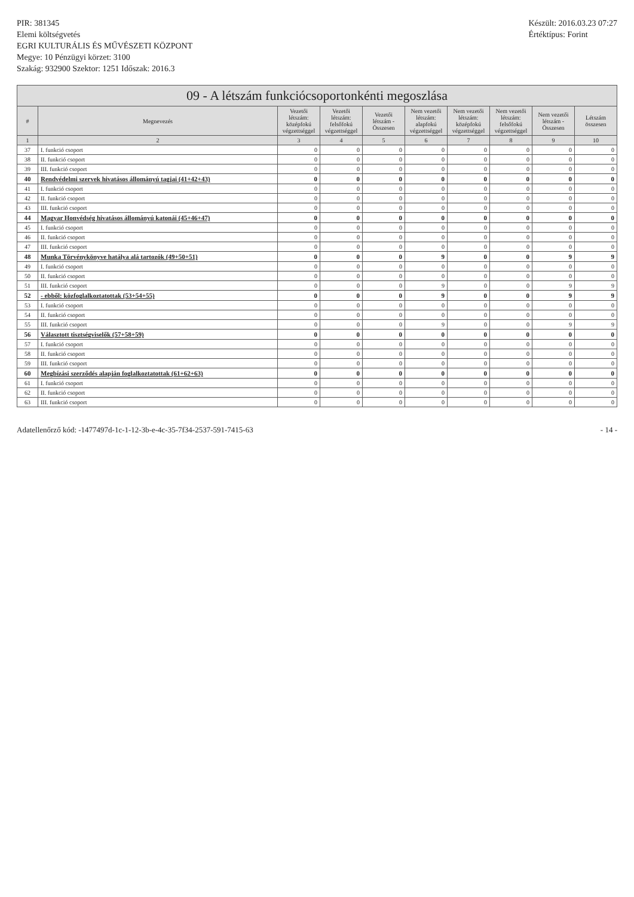PIR: 381345
Elemi költségvetés
EGRI KULTURÁLIS ÉS MŰVÉSZETI KÖZPONT
Megye: 10 Pénzügyi körzet: 3100
Szakág: 932900 Szektor: 1251 Időszak: 2016.3
Készült: 2016.03.23 07:27
Értéktípus: Forint
09 - A létszám funkciócsoportonkénti megoszlása
| # | Megnevezés | Vezetői létszám: középfokú végzettséggel | Vezetői létszám: felsőfokú végzettséggel | Vezetői létszám - Összesen | Nem vezetői létszám: alapfokú végzettséggel | Nem vezetői létszám: középfokú végzettséggel | Nem vezetői létszám: felsőfokú végzettséggel | Nem vezetői létszám - Összesen | Létszám összesen |
| --- | --- | --- | --- | --- | --- | --- | --- | --- | --- |
| 1 | 2 | 3 | 4 | 5 | 6 | 7 | 8 | 9 | 10 |
| 37 | I. funkció csoport | 0 | 0 | 0 | 0 | 0 | 0 | 0 | 0 |
| 38 | II. funkció csoport | 0 | 0 | 0 | 0 | 0 | 0 | 0 | 0 |
| 39 | III. funkció csoport | 0 | 0 | 0 | 0 | 0 | 0 | 0 | 0 |
| 40 | Rendvédelmi szervek hivatásos állományú tagjai (41+42+43) | 0 | 0 | 0 | 0 | 0 | 0 | 0 | 0 |
| 41 | I. funkció csoport | 0 | 0 | 0 | 0 | 0 | 0 | 0 | 0 |
| 42 | II. funkció csoport | 0 | 0 | 0 | 0 | 0 | 0 | 0 | 0 |
| 43 | III. funkció csoport | 0 | 0 | 0 | 0 | 0 | 0 | 0 | 0 |
| 44 | Magyar Honvédség hivatásos állományú katonái (45+46+47) | 0 | 0 | 0 | 0 | 0 | 0 | 0 | 0 |
| 45 | I. funkció csoport | 0 | 0 | 0 | 0 | 0 | 0 | 0 | 0 |
| 46 | II. funkció csoport | 0 | 0 | 0 | 0 | 0 | 0 | 0 | 0 |
| 47 | III. funkció csoport | 0 | 0 | 0 | 0 | 0 | 0 | 0 | 0 |
| 48 | Munka Törvénykönyve hatálya alá tartozók (49+50+51) | 0 | 0 | 0 | 9 | 0 | 0 | 9 | 9 |
| 49 | I. funkció csoport | 0 | 0 | 0 | 0 | 0 | 0 | 0 | 0 |
| 50 | II. funkció csoport | 0 | 0 | 0 | 0 | 0 | 0 | 0 | 0 |
| 51 | III. funkció csoport | 0 | 0 | 0 | 9 | 0 | 0 | 9 | 9 |
| 52 | - ebből: közfoglalkoztatottak (53+54+55) | 0 | 0 | 0 | 9 | 0 | 0 | 9 | 9 |
| 53 | I. funkció csoport | 0 | 0 | 0 | 0 | 0 | 0 | 0 | 0 |
| 54 | II. funkció csoport | 0 | 0 | 0 | 0 | 0 | 0 | 0 | 0 |
| 55 | III. funkció csoport | 0 | 0 | 0 | 9 | 0 | 0 | 9 | 9 |
| 56 | Választott tisztségviselők (57+58+59) | 0 | 0 | 0 | 0 | 0 | 0 | 0 | 0 |
| 57 | I. funkció csoport | 0 | 0 | 0 | 0 | 0 | 0 | 0 | 0 |
| 58 | II. funkció csoport | 0 | 0 | 0 | 0 | 0 | 0 | 0 | 0 |
| 59 | III. funkció csoport | 0 | 0 | 0 | 0 | 0 | 0 | 0 | 0 |
| 60 | Megbízási szerződés alapján foglalkoztatottak (61+62+63) | 0 | 0 | 0 | 0 | 0 | 0 | 0 | 0 |
| 61 | I. funkció csoport | 0 | 0 | 0 | 0 | 0 | 0 | 0 | 0 |
| 62 | II. funkció csoport | 0 | 0 | 0 | 0 | 0 | 0 | 0 | 0 |
| 63 | III. funkció csoport | 0 | 0 | 0 | 0 | 0 | 0 | 0 | 0 |
Adatellenőrző kód: -1477497d-1c-1-12-3b-e-4c-35-7f34-2537-591-7415-63 - 14 -